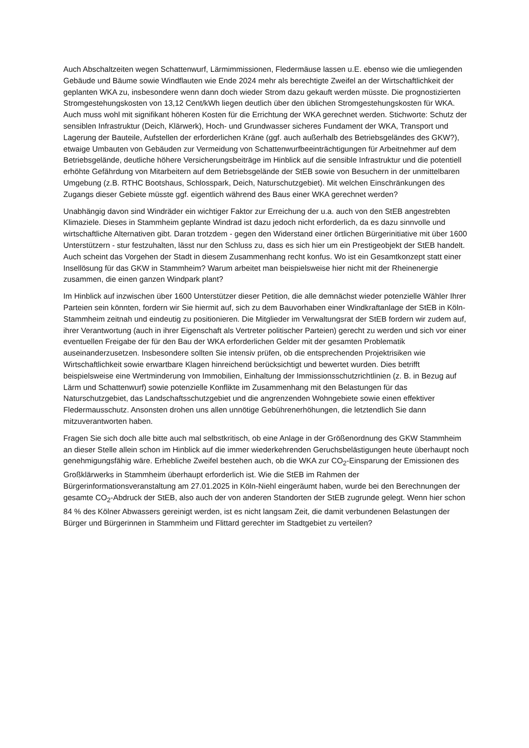Auch Abschaltzeiten wegen Schattenwurf, Lärmimmissionen, Fledermäuse lassen u.E. ebenso wie die umliegenden Gebäude und Bäume sowie Windflauten wie Ende 2024 mehr als berechtigte Zweifel an der Wirtschaftlichkeit der geplanten WKA zu, insbesondere wenn dann doch wieder Strom dazu gekauft werden müsste. Die prognostizierten Stromgestehungskosten von 13,12 Cent/kWh liegen deutlich über den üblichen Stromgestehungskosten für WKA. Auch muss wohl mit signifikant höheren Kosten für die Errichtung der WKA gerechnet werden. Stichworte: Schutz der sensiblen Infrastruktur (Deich, Klärwerk), Hoch- und Grundwasser sicheres Fundament der WKA, Transport und Lagerung der Bauteile, Aufstellen der erforderlichen Kräne (ggf. auch außerhalb des Betriebsgeländes des GKW?), etwaige Umbauten von Gebäuden zur Vermeidung von Schattenwurfbeeinträchtigungen für Arbeitnehmer auf dem Betriebsgelände, deutliche höhere Versicherungsbeiträge im Hinblick auf die sensible Infrastruktur und die potentiell erhöhte Gefährdung von Mitarbeitern auf dem Betriebsgelände der StEB sowie von Besuchern in der unmittelbaren Umgebung (z.B. RTHC Bootshaus, Schlosspark, Deich, Naturschutzgebiet). Mit welchen Einschränkungen des Zugangs dieser Gebiete müsste ggf. eigentlich während des Baus einer WKA gerechnet werden?
Unabhängig davon sind Windräder ein wichtiger Faktor zur Erreichung der u.a. auch von den StEB angestrebten Klimaziele. Dieses in Stammheim geplante Windrad ist dazu jedoch nicht erforderlich, da es dazu sinnvolle und wirtschaftliche Alternativen gibt. Daran trotzdem - gegen den Widerstand einer örtlichen Bürgerinitiative mit über 1600 Unterstützern - stur festzuhalten, lässt nur den Schluss zu, dass es sich hier um ein Prestigeobjekt der StEB handelt. Auch scheint das Vorgehen der Stadt in diesem Zusammenhang recht konfus. Wo ist ein Gesamtkonzept statt einer Insellösung für das GKW in Stammheim? Warum arbeitet man beispielsweise hier nicht mit der Rheinenergie zusammen, die einen ganzen Windpark plant?
Im Hinblick auf inzwischen über 1600 Unterstützer dieser Petition, die alle demnächst wieder potenzielle Wähler Ihrer Parteien sein könnten, fordern wir Sie hiermit auf, sich zu dem Bauvorhaben einer Windkraftanlage der StEB in Köln-Stammheim zeitnah und eindeutig zu positionieren. Die Mitglieder im Verwaltungsrat der StEB fordern wir zudem auf, ihrer Verantwortung (auch in ihrer Eigenschaft als Vertreter politischer Parteien) gerecht zu werden und sich vor einer eventuellen Freigabe der für den Bau der WKA erforderlichen Gelder mit der gesamten Problematik auseinanderzusetzen. Insbesondere sollten Sie intensiv prüfen, ob die entsprechenden Projektrisiken wie Wirtschaftlichkeit sowie erwartbare Klagen hinreichend berücksichtigt und bewertet wurden. Dies betrifft beispielsweise eine Wertminderung von Immobilien, Einhaltung der Immissionsschutzrichtlinien (z. B. in Bezug auf Lärm und Schattenwurf) sowie potenzielle Konflikte im Zusammenhang mit den Belastungen für das Naturschutzgebiet, das Landschaftsschutzgebiet und die angrenzenden Wohngebiete sowie einen effektiver Fledermausschutz. Ansonsten drohen uns allen unnötige Gebührenerhöhungen, die letztendlich Sie dann mitzuverantworten haben.
Fragen Sie sich doch alle bitte auch mal selbstkritisch, ob eine Anlage in der Größenordnung des GKW Stammheim an dieser Stelle allein schon im Hinblick auf die immer wiederkehrenden Geruchsbelästigungen heute überhaupt noch genehmigungsfähig wäre. Erhebliche Zweifel bestehen auch, ob die WKA zur CO<sub>2</sub>-Einsparung der Emissionen des Großklärwerks in Stammheim überhaupt erforderlich ist. Wie die StEB im Rahmen der Bürgerinformationsveranstaltung am 27.01.2025 in Köln-Niehl eingeräumt haben, wurde bei den Berechnungen der gesamte CO<sub>2</sub>-Abdruck der StEB, also auch der von anderen Standorten der StEB zugrunde gelegt. Wenn hier schon 84 % des Kölner Abwassers gereinigt werden, ist es nicht langsam Zeit, die damit verbundenen Belastungen der Bürger und Bürgerinnen in Stammheim und Flittard gerechter im Stadtgebiet zu verteilen?